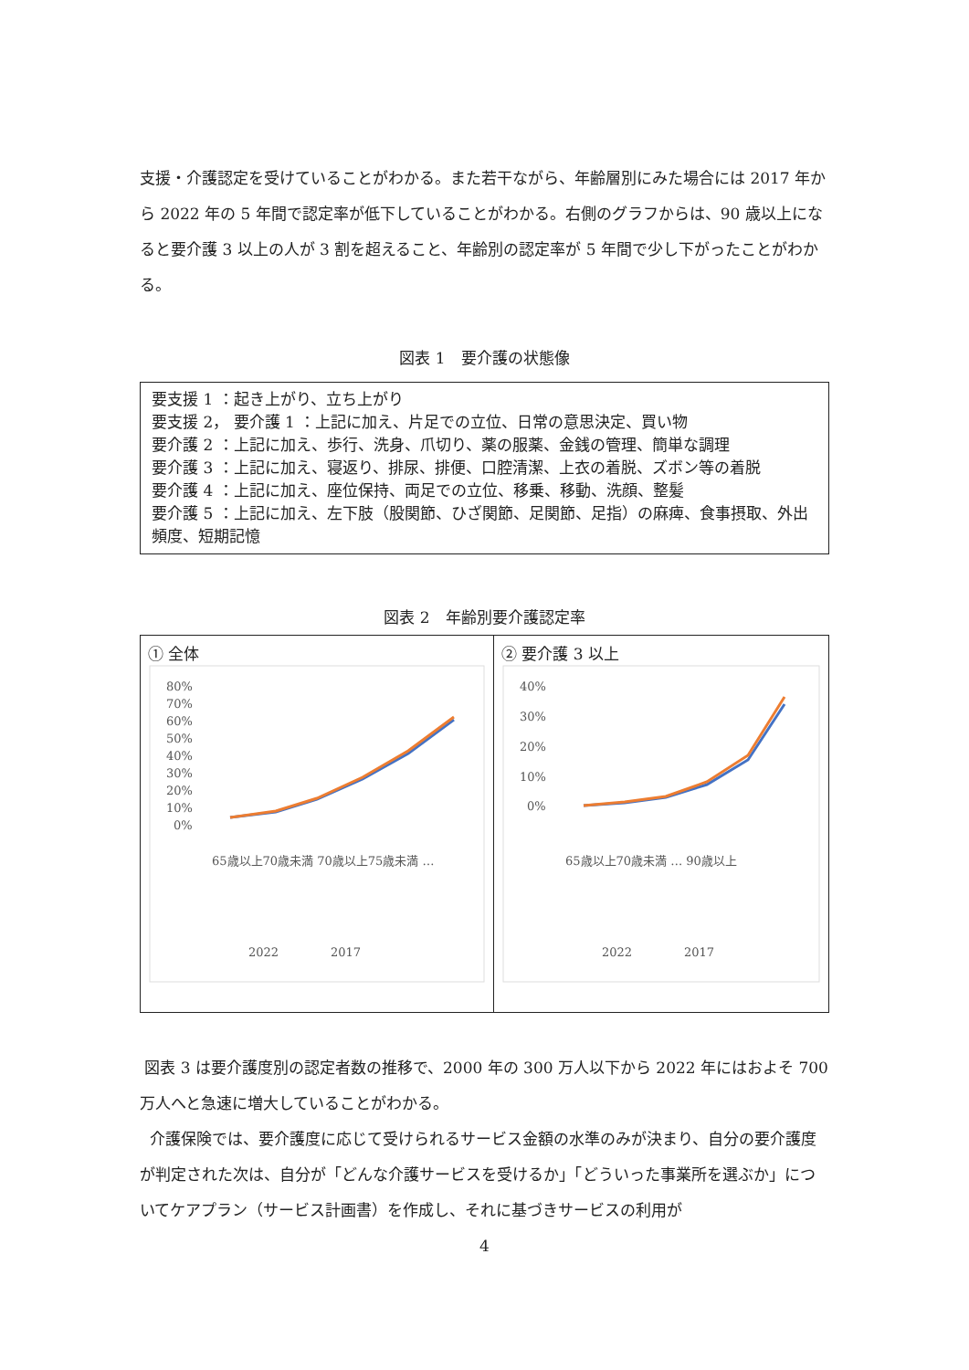支援・介護認定を受けていることがわかる。また若干ながら、年齢層別にみた場合には 2017 年から 2022 年の 5 年間で認定率が低下していることがわかる。右側のグラフからは、90 歳以上になると要介護 3 以上の人が 3 割を超えること、年齢別の認定率が 5 年間で少し下がったことがわかる。
図表 1　要介護の状態像
要支援 1 ：起き上がり、立ち上がり
要支援 2， 要介護 1 ：上記に加え、片足での立位、日常の意思決定、買い物
要介護 2 ：上記に加え、歩行、洗身、爪切り、薬の服薬、金銭の管理、簡単な調理
要介護 3 ：上記に加え、寝返り、排尿、排便、口腔清潔、上衣の着脱、ズボン等の着脱
要介護 4 ：上記に加え、座位保持、両足での立位、移乗、移動、洗顔、整髪
要介護 5 ：上記に加え、左下肢（股関節、ひざ関節、足関節、足指）の麻痺、食事摂取、外出頻度、短期記憶
図表 2　年齢別要介護認定率
① 全体
80%
70%
60%
50%
40%
30%
20%
10%
0%
2022
2017
65歳以上70歳未満 70歳以上75歳未満 …
② 要介護 3 以上
40%
30%
20%
10%
0%
2022
2017
65歳以上70歳未満 … 90歳以上
図表 3 は要介護度別の認定者数の推移で、2000 年の 300 万人以下から 2022 年にはおよそ 700 万人へと急速に増大していることがわかる。
介護保険では、要介護度に応じて受けられるサービス金額の水準のみが決まり、自分の要介護度が判定された次は、自分が「どんな介護サービスを受けるか」「どういった事業所を選ぶか」についてケアプラン（サービス計画書）を作成し、それに基づきサービスの利用が
4